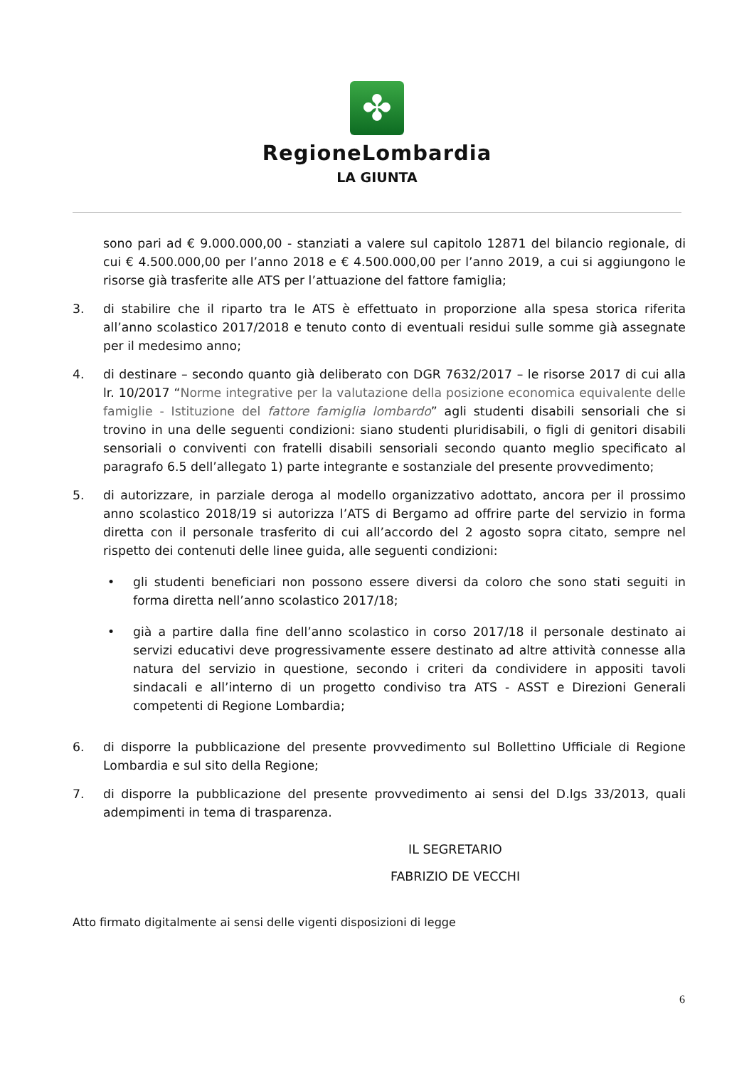✤
RegioneLombardia
LA GIUNTA
sono pari ad € 9.000.000,00 - stanziati a valere sul capitolo 12871 del bilancio regionale, di cui € 4.500.000,00 per l’anno 2018 e € 4.500.000,00 per l’anno 2019, a cui si aggiungono le risorse già trasferite alle ATS per l’attuazione del fattore famiglia;
3. di stabilire che il riparto tra le ATS è effettuato in proporzione alla spesa storica riferita all’anno scolastico 2017/2018 e tenuto conto di eventuali residui sulle somme già assegnate per il medesimo anno;
4. di destinare – secondo quanto già deliberato con DGR 7632/2017 – le risorse 2017 di cui alla lr. 10/2017 “Norme integrative per la valutazione della posizione economica equivalente delle famiglie - Istituzione del fattore famiglia lombardo” agli studenti disabili sensoriali che si trovino in una delle seguenti condizioni: siano studenti pluridisabili, o figli di genitori disabili sensoriali o conviventi con fratelli disabili sensoriali secondo quanto meglio specificato al paragrafo 6.5 dell’allegato 1) parte integrante e sostanziale del presente provvedimento;
5. di autorizzare, in parziale deroga al modello organizzativo adottato, ancora per il prossimo anno scolastico 2018/19 si autorizza l’ATS di Bergamo ad offrire parte del servizio in forma diretta con il personale trasferito di cui all’accordo del 2 agosto sopra citato, sempre nel rispetto dei contenuti delle linee guida, alle seguenti condizioni:
• gli studenti beneficiari non possono essere diversi da coloro che sono stati seguiti in forma diretta nell’anno scolastico 2017/18;
• già a partire dalla fine dell’anno scolastico in corso 2017/18 il personale destinato ai servizi educativi deve progressivamente essere destinato ad altre attività connesse alla natura del servizio in questione, secondo i criteri da condividere in appositi tavoli sindacali e all’interno di un progetto condiviso tra ATS - ASST e Direzioni Generali competenti di Regione Lombardia;
6. di disporre la pubblicazione del presente provvedimento sul Bollettino Ufficiale di Regione Lombardia e sul sito della Regione;
7. di disporre la pubblicazione del presente provvedimento ai sensi del D.lgs 33/2013, quali adempimenti in tema di trasparenza.
IL SEGRETARIO
FABRIZIO DE VECCHI
Atto firmato digitalmente ai sensi delle vigenti disposizioni di legge
6